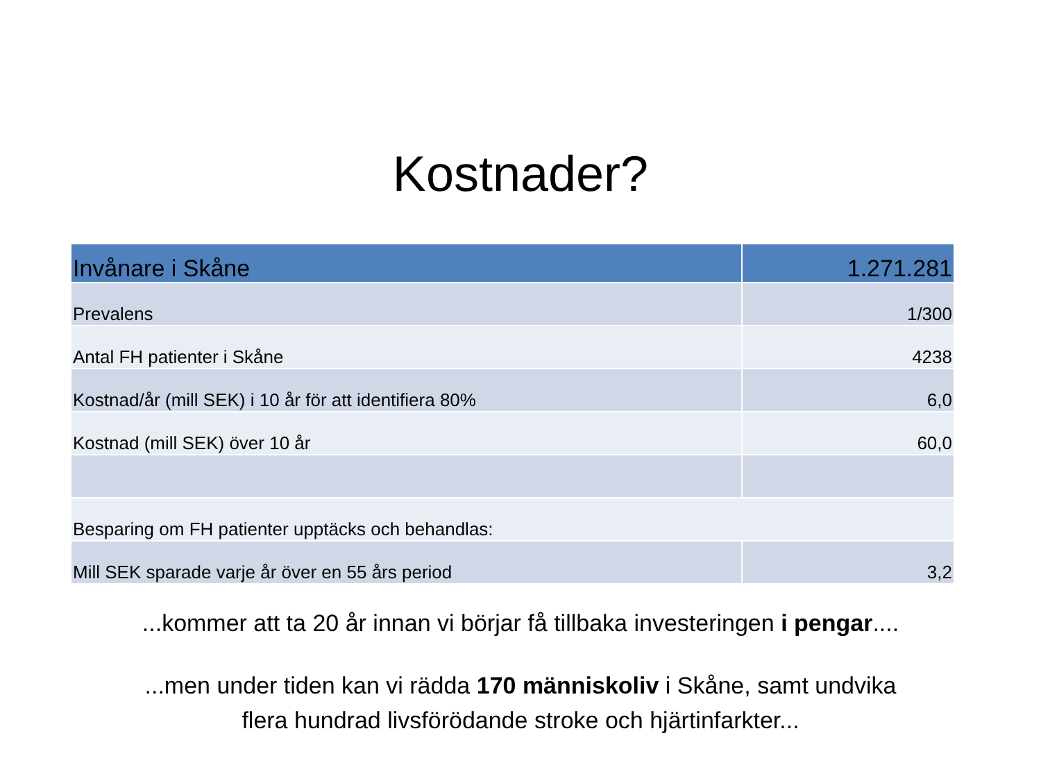Kostnader?
| Invånare i Skåne | 1.271.281 |
| --- | --- |
| Prevalens | 1/300 |
| Antal FH patienter i Skåne | 4238 |
| Kostnad/år (mill SEK) i 10 år för att identifiera 80% | 6,0 |
| Kostnad (mill SEK) över 10 år | 60,0 |
| Besparing om FH patienter upptäcks och behandlas: | |
| Mill SEK sparade varje år över en 55 års period | 3,2 |
...kommer att ta 20 år innan vi börjar få tillbaka investeringen i pengar....
...men under tiden kan vi rädda 170 människoliv i Skåne, samt undvika
flera hundrad livsförödande stroke och hjärtinfarkter...